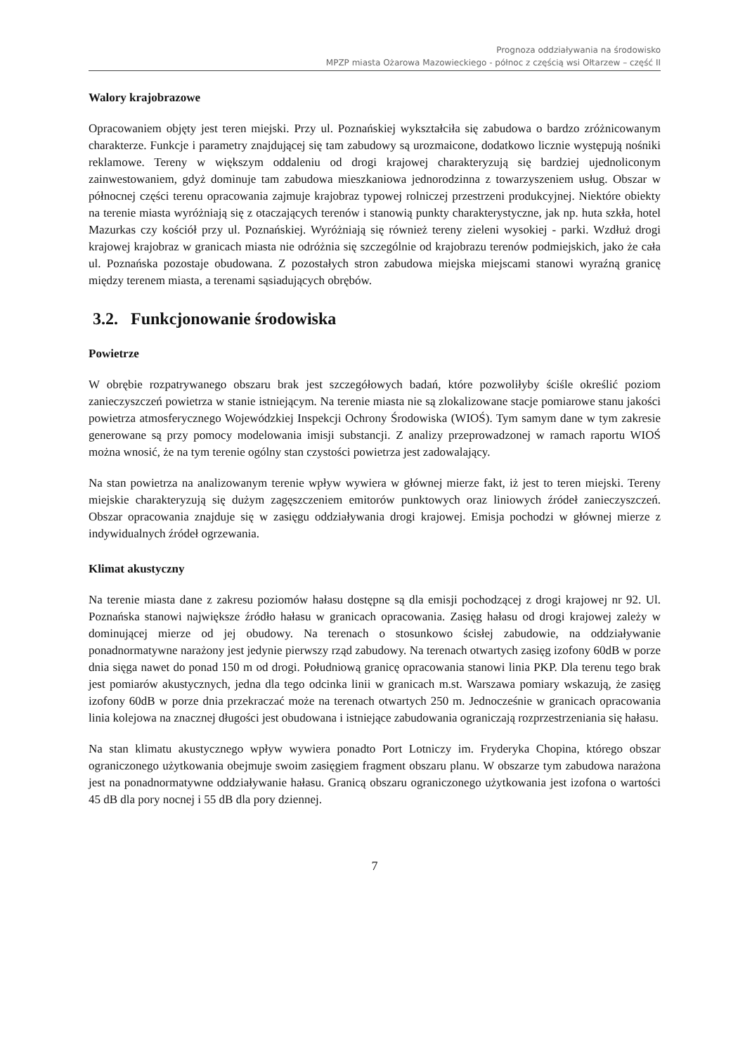Prognoza oddziaływania na środowisko
MPZP miasta Ożarowa Mazowieckiego - północ z częścią wsi Ołtarzew – część II
Walory krajobrazowe
Opracowaniem objęty jest teren miejski. Przy ul. Poznańskiej wykształciła się zabudowa o bardzo zróżnicowanym charakterze. Funkcje i parametry znajdującej się tam zabudowy są urozmaicone, dodatkowo licznie występują nośniki reklamowe. Tereny w większym oddaleniu od drogi krajowej charakteryzują się bardziej ujednoliconym zainwestowaniem, gdyż dominuje tam zabudowa mieszkaniowa jednorodzinna z towarzyszeniem usług. Obszar w północnej części terenu opracowania zajmuje krajobraz typowej rolniczej przestrzeni produkcyjnej. Niektóre obiekty na terenie miasta wyróżniają się z otaczających terenów i stanowią punkty charakterystyczne, jak np. huta szkła, hotel Mazurkas czy kościół przy ul. Poznańskiej. Wyróżniają się również tereny zieleni wysokiej - parki. Wzdłuż drogi krajowej krajobraz w granicach miasta nie odróżnia się szczególnie od krajobrazu terenów podmiejskich, jako że cała ul. Poznańska pozostaje obudowana. Z pozostałych stron zabudowa miejska miejscami stanowi wyraźną granicę między terenem miasta, a terenami sąsiadujących obrębów.
3.2. Funkcjonowanie środowiska
Powietrze
W obrębie rozpatrywanego obszaru brak jest szczegółowych badań, które pozwoliłyby ściśle określić poziom zanieczyszczeń powietrza w stanie istniejącym. Na terenie miasta nie są zlokalizowane stacje pomiarowe stanu jakości powietrza atmosferycznego Wojewódzkiej Inspekcji Ochrony Środowiska (WIOŚ). Tym samym dane w tym zakresie generowane są przy pomocy modelowania imisji substancji. Z analizy przeprowadzonej w ramach raportu WIOŚ można wnosić, że na tym terenie ogólny stan czystości powietrza jest zadowalający.
Na stan powietrza na analizowanym terenie wpływ wywiera w głównej mierze fakt, iż jest to teren miejski. Tereny miejskie charakteryzują się dużym zagęszczeniem emitorów punktowych oraz liniowych źródeł zanieczyszczeń. Obszar opracowania znajduje się w zasięgu oddziaływania drogi krajowej. Emisja pochodzi w głównej mierze z indywidualnych źródeł ogrzewania.
Klimat akustyczny
Na terenie miasta dane z zakresu poziomów hałasu dostępne są dla emisji pochodzącej z drogi krajowej nr 92. Ul. Poznańska stanowi największe źródło hałasu w granicach opracowania. Zasięg hałasu od drogi krajowej zależy w dominującej mierze od jej obudowy. Na terenach o stosunkowo ścisłej zabudowie, na oddziaływanie ponadnormatywne narażony jest jedynie pierwszy rząd zabudowy. Na terenach otwartych zasięg izofony 60dB w porze dnia sięga nawet do ponad 150 m od drogi. Południową granicę opracowania stanowi linia PKP. Dla terenu tego brak jest pomiarów akustycznych, jedna dla tego odcinka linii w granicach m.st. Warszawa pomiary wskazują, że zasięg izofony 60dB w porze dnia przekraczać może na terenach otwartych 250 m. Jednocześnie w granicach opracowania linia kolejowa na znacznej długości jest obudowana i istniejące zabudowania ograniczają rozprzestrzeniania się hałasu.
Na stan klimatu akustycznego wpływ wywiera ponadto Port Lotniczy im. Fryderyka Chopina, którego obszar ograniczonego użytkowania obejmuje swoim zasięgiem fragment obszaru planu. W obszarze tym zabudowa narażona jest na ponadnormatywne oddziaływanie hałasu. Granicą obszaru ograniczonego użytkowania jest izofona o wartości 45 dB dla pory nocnej i 55 dB dla pory dziennej.
7